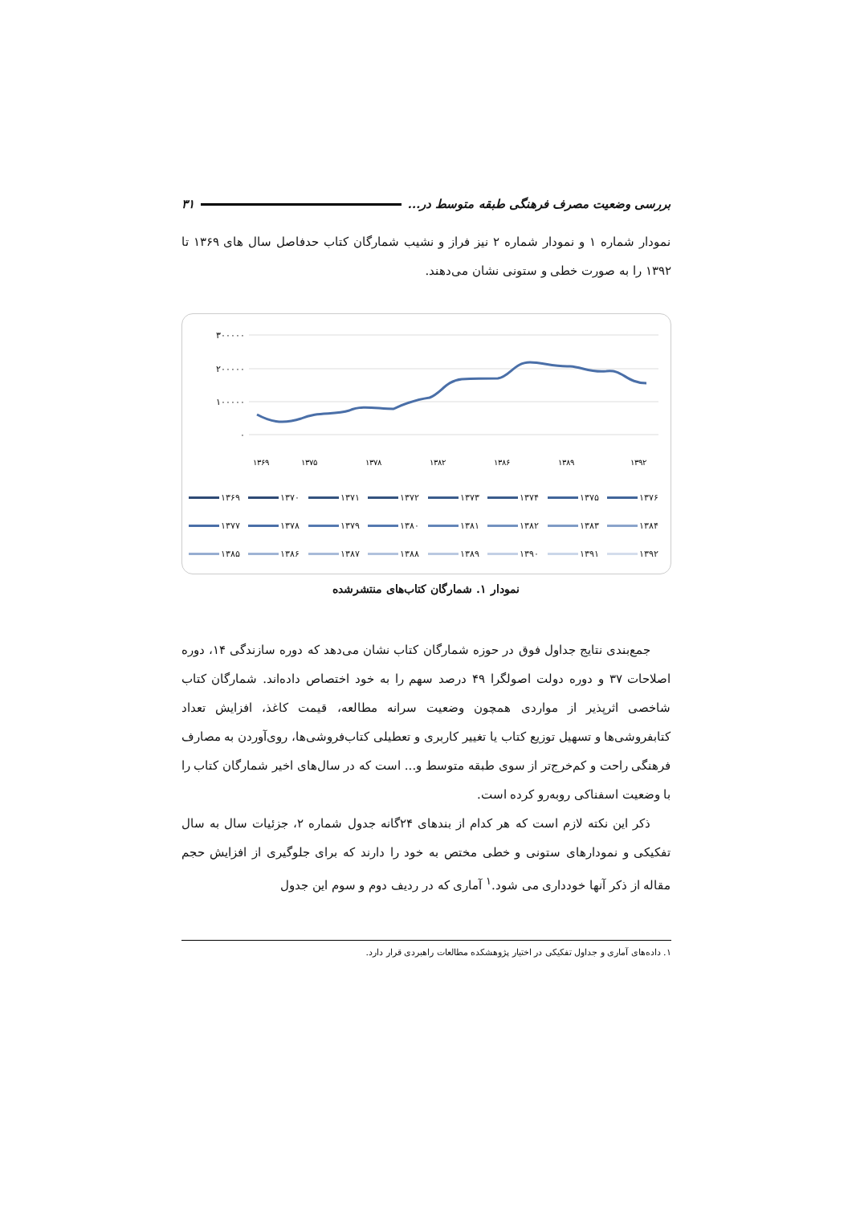بررسی وضعیت مصرف فرهنگی طبقه متوسط در... ۳۱
نمودار شماره ۱ و نمودار شماره ۲ نیز فراز و نشیب شمارگان کتاب حدفاصل سال های ۱۳۶۹ تا ۱۳۹۲ را به صورت خطی و ستونی نشان می‌دهند.
۳۰۰۰۰۰
۲۰۰۰۰۰
۱۰۰۰۰۰
۰
۱۳۶۹
۱۳۷۵
۱۳۷۸
۱۳۸۲
۱۳۸۶
۱۳۸۹
۱۳۹۲
۱۳۶۹ ۱۳۷۰ ۱۳۷۱ ۱۳۷۲ ۱۳۷۳ ۱۳۷۴ ۱۳۷۵ ۱۳۷۶ ۱۳۷۷ ۱۳۷۸ ۱۳۷۹ ۱۳۸۰ ۱۳۸۱ ۱۳۸۲ ۱۳۸۳ ۱۳۸۴ ۱۳۸۵ ۱۳۸۶ ۱۳۸۷ ۱۳۸۸ ۱۳۸۹ ۱۳۹۰ ۱۳۹۱ ۱۳۹۲
نمودار ۱. شمارگان کتاب‌های منتشرشده
جمع‌بندی نتایج جداول فوق در حوزه شمارگان کتاب نشان می‌دهد که دوره سازندگی ۱۴، دوره اصلاحات ۳۷ و دوره دولت اصولگرا ۴۹ درصد سهم را به خود اختصاص داده‌اند. شمارگان کتاب شاخصی اثرپذیر از مواردی همچون وضعیت سرانه مطالعه، قیمت کاغذ، افزایش تعداد کتابفروشی‌ها و تسهیل توزیع کتاب یا تغییر کاربری و تعطیلی کتاب‌فروشی‌ها، روی‌آوردن به مصارف فرهنگی راحت و کم‌خرج‌تر از سوی طبقه متوسط و... است که در سال‌های اخیر شمارگان کتاب را با وضعیت اسفناکی روبه‌رو کرده است.
ذکر این نکته لازم است که هر کدام از بندهای ۲۴گانه جدول شماره ۲، جزئیات سال به سال تفکیکی و نمودارهای ستونی و خطی مختص به خود را دارند که برای جلوگیری از افزایش حجم مقاله از ذکر آنها خودداری می شود.<sup>۱</sup> آماری که در ردیف دوم و سوم این جدول
۱. داده‌های آماری و جداول تفکیکی در اختیار پژوهشکده مطالعات راهبردی قرار دارد.